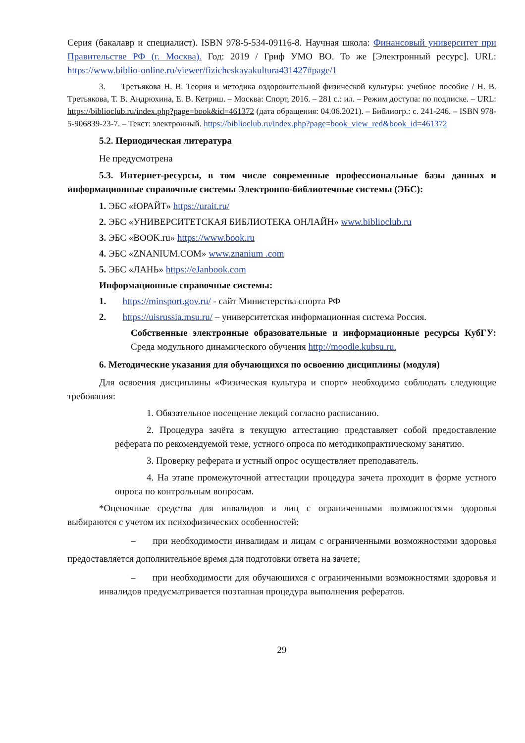Серия (бакалавр и специалист). ISBN 978-5-534-09116-8. Научная школа: Финансовый университет при Правительстве РФ (г. Москва). Год: 2019 / Гриф УМО ВО. То же [Электронный ресурс]. URL: https://www.biblio-online.ru/viewer/fizicheskayakultura431427#page/1
3. Третьякова Н. В. Теория и методика оздоровительной физической культуры: учебное пособие / Н. В. Третьякова, Т. В. Андрюхина, Е. В. Кетриш. – Москва: Спорт, 2016. – 281 с.: ил. – Режим доступа: по подписке. – URL: https://biblioclub.ru/index.php?page=book&id=461372 (дата обращения: 04.06.2021). – Библиогр.: с. 241-246. – ISBN 978-5-906839-23-7. – Текст: электронный. https://biblioclub.ru/index.php?page=book_view_red&book_id=461372
5.2. Периодическая литература
Не предусмотрена
5.3. Интернет-ресурсы, в том числе современные профессиональные базы данных и информационные справочные системы Электронно-библиотечные системы (ЭБС):
1. ЭБС «ЮРАЙТ» https://urait.ru/
2. ЭБС «УНИВЕРСИТЕТСКАЯ БИБЛИОТЕКА ОНЛАЙН» www.biblioclub.ru
3. ЭБС «BOOK.ru» https://www.book.ru
4. ЭБС «ZNANIUM.COM» www.znanium .com
5. ЭБС «ЛАНЬ» https://eJanbook.com
Информационные справочные системы:
1. https://minsport.gov.ru/ - сайт Министерства спорта РФ
2. https://uisrussia.msu.ru/ – университетская информационная система Россия.
Собственные электронные образовательные и информационные ресурсы КубГУ: Среда модульного динамического обучения http://moodle.kubsu.ru.
6. Методические указания для обучающихся по освоению дисциплины (модуля)
Для освоения дисциплины «Физическая культура и спорт» необходимо соблюдать следующие требования:
1. Обязательное посещение лекций согласно расписанию.
2. Процедура зачёта в текущую аттестацию представляет собой предоставление реферата по рекомендуемой теме, устного опроса по методикопрактическому занятию.
3. Проверку реферата и устный опрос осуществляет преподаватель.
4. На этапе промежуточной аттестации процедура зачета проходит в форме устного опроса по контрольным вопросам.
*Оценочные средства для инвалидов и лиц с ограниченными возможностями здоровья выбираются с учетом их психофизических особенностей:
– при необходимости инвалидам и лицам с ограниченными возможностями здоровья предоставляется дополнительное время для подготовки ответа на зачете;
– при необходимости для обучающихся с ограниченными возможностями здоровья и инвалидов предусматривается поэтапная процедура выполнения рефератов.
29